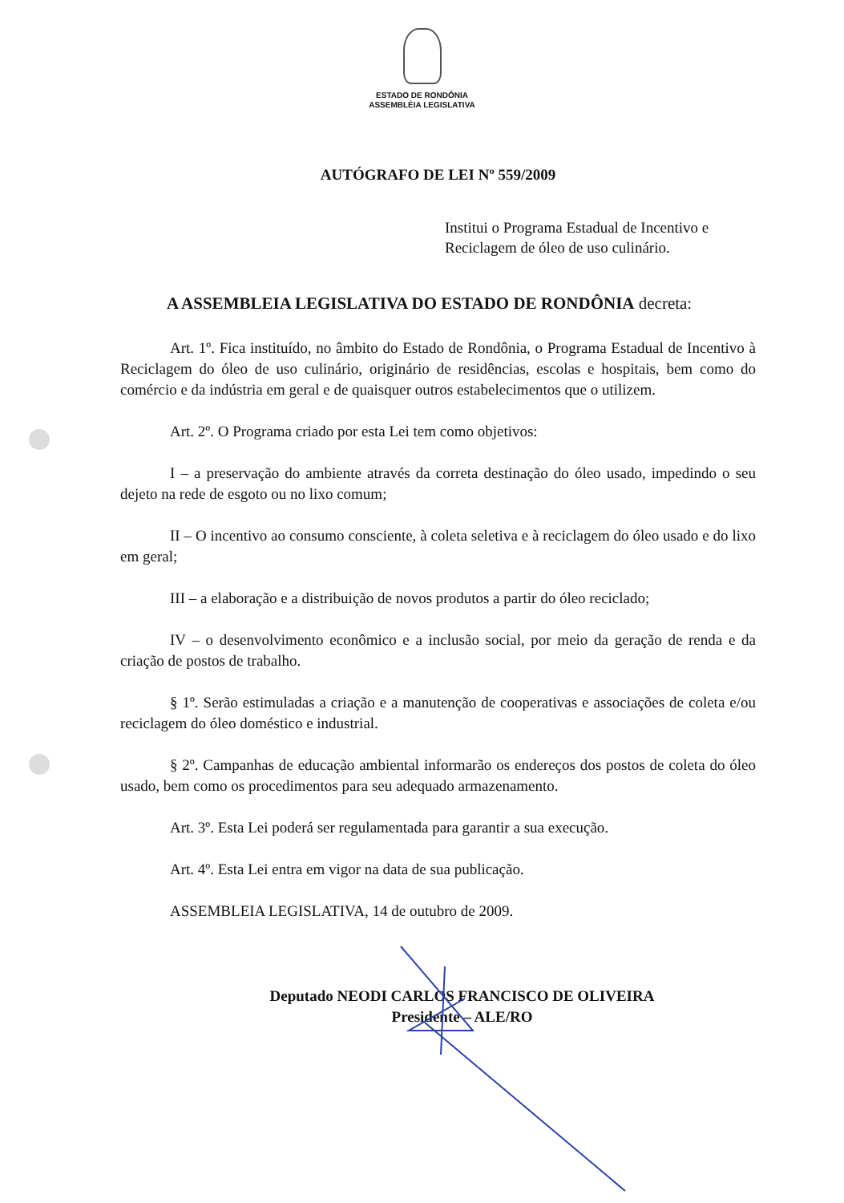ESTADO DE RONDÔNIA
ASSEMBLÉIA LEGISLATIVA
AUTÓGRAFO DE LEI Nº 559/2009
Institui o Programa Estadual de Incentivo e Reciclagem de óleo de uso culinário.
A ASSEMBLEIA LEGISLATIVA DO ESTADO DE RONDÔNIA decreta:
Art. 1º. Fica instituído, no âmbito do Estado de Rondônia, o Programa Estadual de Incentivo à Reciclagem do óleo de uso culinário, originário de residências, escolas e hospitais, bem como do comércio e da indústria em geral e de quaisquer outros estabelecimentos que o utilizem.
Art. 2º. O Programa criado por esta Lei tem como objetivos:
I – a preservação do ambiente através da correta destinação do óleo usado, impedindo o seu dejeto na rede de esgoto ou no lixo comum;
II – O incentivo ao consumo consciente, à coleta seletiva e à reciclagem do óleo usado e do lixo em geral;
III – a elaboração e a distribuição de novos produtos a partir do óleo reciclado;
IV – o desenvolvimento econômico e a inclusão social, por meio da geração de renda e da criação de postos de trabalho.
§ 1º. Serão estimuladas a criação e a manutenção de cooperativas e associações de coleta e/ou reciclagem do óleo doméstico e industrial.
§ 2º. Campanhas de educação ambiental informarão os endereços dos postos de coleta do óleo usado, bem como os procedimentos para seu adequado armazenamento.
Art. 3º. Esta Lei poderá ser regulamentada para garantir a sua execução.
Art. 4º. Esta Lei entra em vigor na data de sua publicação.
ASSEMBLEIA LEGISLATIVA, 14 de outubro de 2009.
Deputado NEODI CARLOS FRANCISCO DE OLIVEIRA
Presidente – ALE/RO